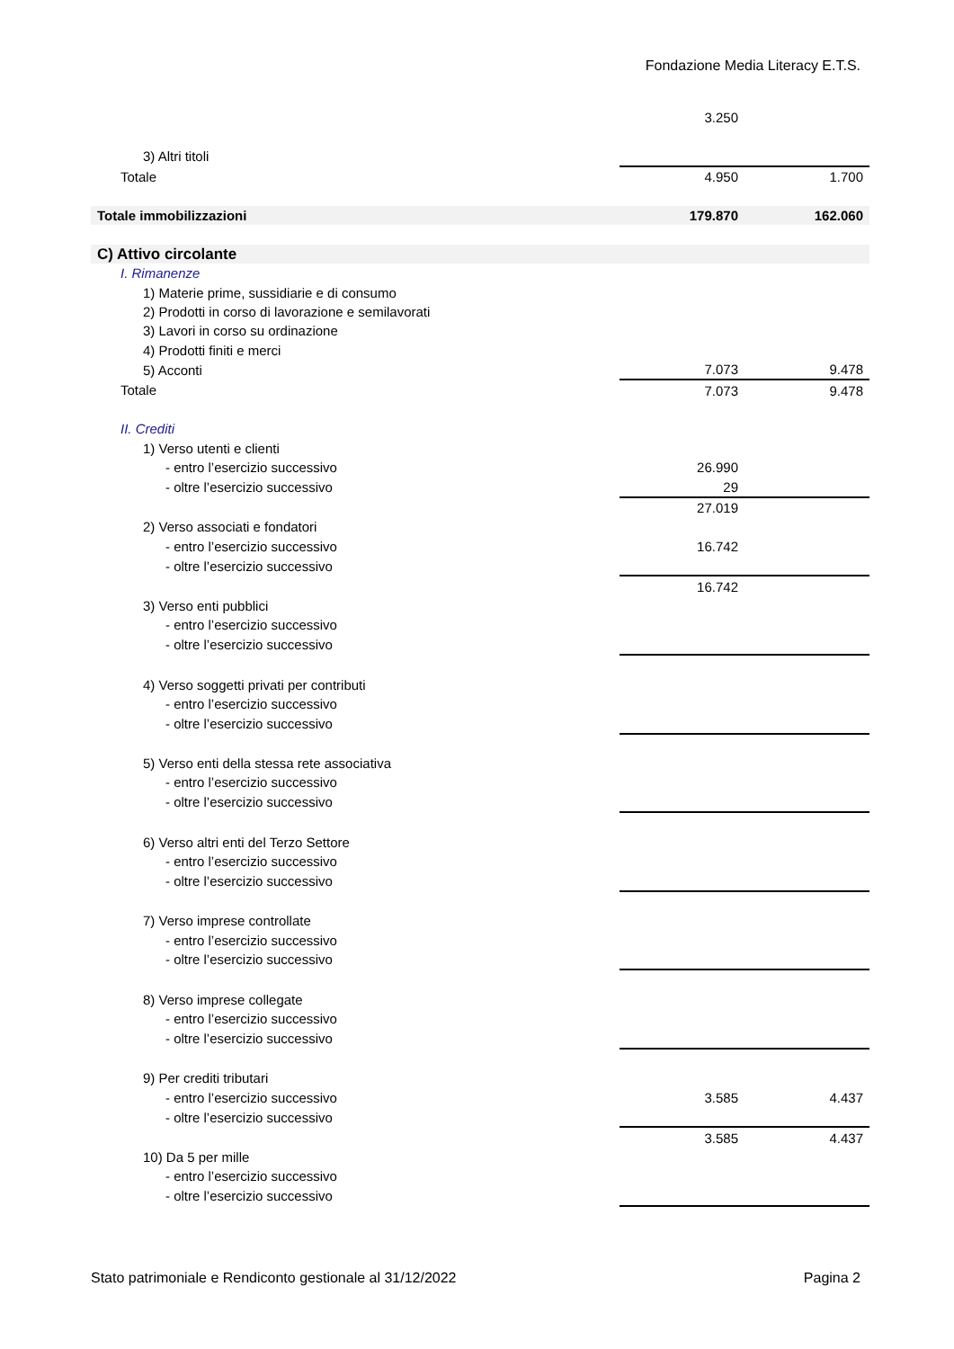Fondazione Media Literacy E.T.S.
| | 3.250 | |
| 3) Altri titoli | | |
| Totale | 4.950 | 1.700 |
| Totale immobilizzazioni | 179.870 | 162.060 |
| C) Attivo circolante | | |
| I. Rimanenze | | |
| 1) Materie prime, sussidiarie e di consumo | | |
| 2) Prodotti in corso di lavorazione e semilavorati | | |
| 3) Lavori in corso su ordinazione | | |
| 4) Prodotti finiti e merci | | |
| 5) Acconti | 7.073 | 9.478 |
| Totale | 7.073 | 9.478 |
| II. Crediti | | |
| 1) Verso utenti e clienti | | |
| - entro l’esercizio successivo | 26.990 | |
| - oltre l’esercizio successivo | 29 | |
| | 27.019 | |
| 2) Verso associati e fondatori | | |
| - entro l’esercizio successivo | 16.742 | |
| - oltre l’esercizio successivo | | |
| | 16.742 | |
| 3) Verso enti pubblici | | |
| - entro l’esercizio successivo | | |
| - oltre l’esercizio successivo | | |
| 4) Verso soggetti privati per contributi | | |
| - entro l’esercizio successivo | | |
| - oltre l’esercizio successivo | | |
| 5) Verso enti della stessa rete associativa | | |
| - entro l’esercizio successivo | | |
| - oltre l’esercizio successivo | | |
| 6) Verso altri enti del Terzo Settore | | |
| - entro l’esercizio successivo | | |
| - oltre l’esercizio successivo | | |
| 7) Verso imprese controllate | | |
| - entro l’esercizio successivo | | |
| - oltre l’esercizio successivo | | |
| 8) Verso imprese collegate | | |
| - entro l’esercizio successivo | | |
| - oltre l’esercizio successivo | | |
| 9) Per crediti tributari | | |
| - entro l’esercizio successivo | 3.585 | 4.437 |
| - oltre l’esercizio successivo | | |
| | 3.585 | 4.437 |
| 10) Da 5 per mille | | |
| - entro l’esercizio successivo | | |
| - oltre l’esercizio successivo | | |
Stato patrimoniale e Rendiconto gestionale al 31/12/2022 Pagina 2